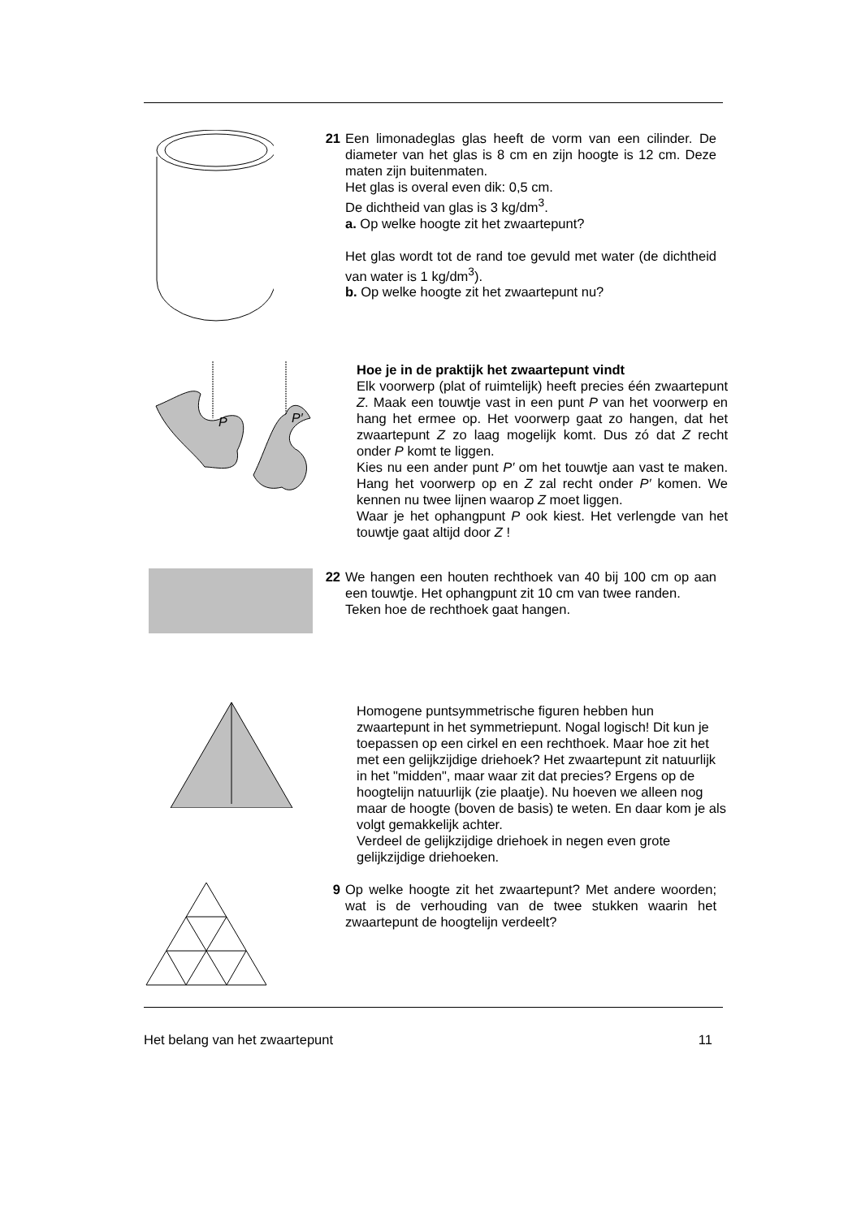21 Een limonadeglas glas heeft de vorm van een cilinder. De diameter van het glas is 8 cm en zijn hoogte is 12 cm. Deze maten zijn buitenmaten.
Het glas is overal even dik: 0,5 cm.
De dichtheid van glas is 3 kg/dm<sup>3</sup>.
a. Op welke hoogte zit het zwaartepunt?
Het glas wordt tot de rand toe gevuld met water (de dichtheid van water is 1 kg/dm<sup>3</sup>).
b. Op welke hoogte zit het zwaartepunt nu?
P
P′
Hoe je in de praktijk het zwaartepunt vindt
Elk voorwerp (plat of ruimtelijk) heeft precies één zwaartepunt Z. Maak een touwtje vast in een punt P van het voorwerp en hang het ermee op. Het voorwerp gaat zo hangen, dat het zwaartepunt Z zo laag mogelijk komt. Dus zó dat Z recht onder P komt te liggen.
Kies nu een ander punt P′ om het touwtje aan vast te maken. Hang het voorwerp op en Z zal recht onder P′ komen. We kennen nu twee lijnen waarop Z moet liggen.
Waar je het ophangpunt P ook kiest. Het verlengde van het touwtje gaat altijd door Z !
22 We hangen een houten rechthoek van 40 bij 100 cm op aan een touwtje. Het ophangpunt zit 10 cm van twee randen.
Teken hoe de rechthoek gaat hangen.
Homogene puntsymmetrische figuren hebben hun zwaartepunt in het symmetriepunt. Nogal logisch! Dit kun je toepassen op een cirkel en een rechthoek. Maar hoe zit het met een gelijkzijdige driehoek? Het zwaartepunt zit natuurlijk in het "midden", maar waar zit dat precies? Ergens op de hoogtelijn natuurlijk (zie plaatje). Nu hoeven we alleen nog maar de hoogte (boven de basis) te weten. En daar kom je als volgt gemakkelijk achter.
Verdeel de gelijkzijdige driehoek in negen even grote gelijkzijdige driehoeken.
9 Op welke hoogte zit het zwaartepunt? Met andere woorden; wat is de verhouding van de twee stukken waarin het zwaartepunt de hoogtelijn verdeelt?
Het belang van het zwaartepunt 11